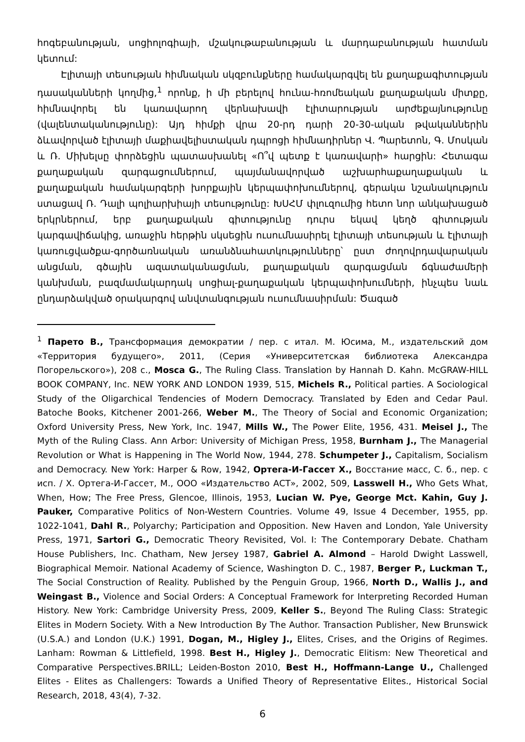հոգեբանության, սոցիոլոգիայի, մշակութաբանության և մարդաբանության հատման կետում:
Էլիտայի տեսության հիմնական սկզբունքները համակարգվել են քաղաքագիտության դասականների կողմից,<sup>1</sup> որոնք, ի մի բերելով հունա-հռոմեական քաղաքական միտքը, հիմնավորել են կառավարող վերնախավի էլիտարության արժեքայնությունը (վալենտականությունը): Այդ հիմքի վրա 20-րդ դարի 20-30-ական թվականներին ձևավորված էլիտայի մաքիավելիստական դպրոցի հիմնադիրներ Վ. Պարետոն, Գ. Մոսկան և Ռ. Միխելսը փորձեցին պատասխանել «Ո՞վ պետք է կառավարի» հարցին: Հետագա քաղաքական զարգացումներում, պայմանավորված աշխարհաքաղաքական և քաղաքական համակարգերի խորքային կերպափոխումներով, գերակա նշանակություն ստացավ Ռ. Դալի պոլիարխիայի տեսությունը: ԽՍՀՄ փլուզումից հետո նոր անկախացած երկրներում, երբ քաղաքական գիտությունը դուրս եկավ կեղծ գիտության կարգավիճակից, առաջին հերթին սկսեցին ուսումնասիրել էլիտայի տեսության և էլիտայի կառուցվածքա-գործառնական առանձնահատկությունները՝ ըստ ժողովրդավարական անցման, գծային ազատականացման, քաղաքական զարգացման ճգնաժամերի կանխման, բազմամակարդակ սոցիալ-քաղաքական կերպափոխումների, ինչպես նաև ընդարձակված օրակարգով անվտանգության ուսումնասիրման: Ծագած
<sup>1</sup> Парето В., Трансформация демократии / пер. с итал. М. Юсима, М., издательский дом «Территория будущего», 2011, (Серия «Университетская библиотека Александра Погорельского»), 208 с., Mosca G., The Ruling Class. Translation by Hannah D. Kahn. McGRAW-HILL BOOK COMPANY, Inc. NEW YORK AND LONDON 1939, 515, Michels R., Political parties. A Sociological Study of the Oligarchical Tendencies of Modern Democracy. Translated by Eden and Cedar Paul. Batoche Books, Kitchener 2001-266, Weber M., The Theory of Social and Economic Organization; Oxford University Press, New York, Inc. 1947, Mills W., The Power Elite, 1956, 431. Meisel J., The Myth of the Ruling Class. Ann Arbor: University of Michigan Press, 1958, Burnham J., The Managerial Revolution or What is Happening in The World Now, 1944, 278. Schumpeter J., Capitalism, Socialism and Democracy. New York: Harper & Row, 1942, Ортега-И-Гассет Х., Восстание масс, С. б., пер. с исп. / Х. Ортега-И-Гассет, М., ООО «Издательство АСТ», 2002, 509, Lasswell H., Who Gets What, When, How; The Free Press, Glencoe, Illinois, 1953, Lucian W. Pye, George Mct. Kahin, Guy J. Pauker, Comparative Politics of Non-Western Countries. Volume 49, Issue 4 December, 1955, pp. 1022-1041, Dahl R., Polyarchy; Participation and Opposition. New Haven and London, Yale University Press, 1971, Sartori G., Democratic Theory Revisited, Vol. I: The Contemporary Debate. Chatham House Publishers, Inc. Chatham, New Jersey 1987, Gabriel A. Almond – Harold Dwight Lasswell, Biographical Memoir. National Academy of Science, Washington D. C., 1987, Berger P., Luckman T., The Social Construction of Reality. Published by the Penguin Group, 1966, North D., Wallis J., and Weingast B., Violence and Social Orders: A Conceptual Framework for Interpreting Recorded Human History. New York: Cambridge University Press, 2009, Keller S., Beyond The Ruling Class: Strategic Elites in Modern Society. With a New Introduction By The Author. Transaction Publisher, New Brunswick (U.S.A.) and London (U.K.) 1991, Dogan, M., Higley J., Elites, Crises, and the Origins of Regimes. Lanham: Rowman & Littlefield, 1998. Best H., Higley J., Democratic Elitism: New Theoretical and Comparative Perspectives.BRILL; Leiden-Boston 2010, Best H., Hoffmann-Lange U., Challenged Elites - Elites as Challengers: Towards a Unified Theory of Representative Elites., Historical Social Research, 2018, 43(4), 7-32.
6